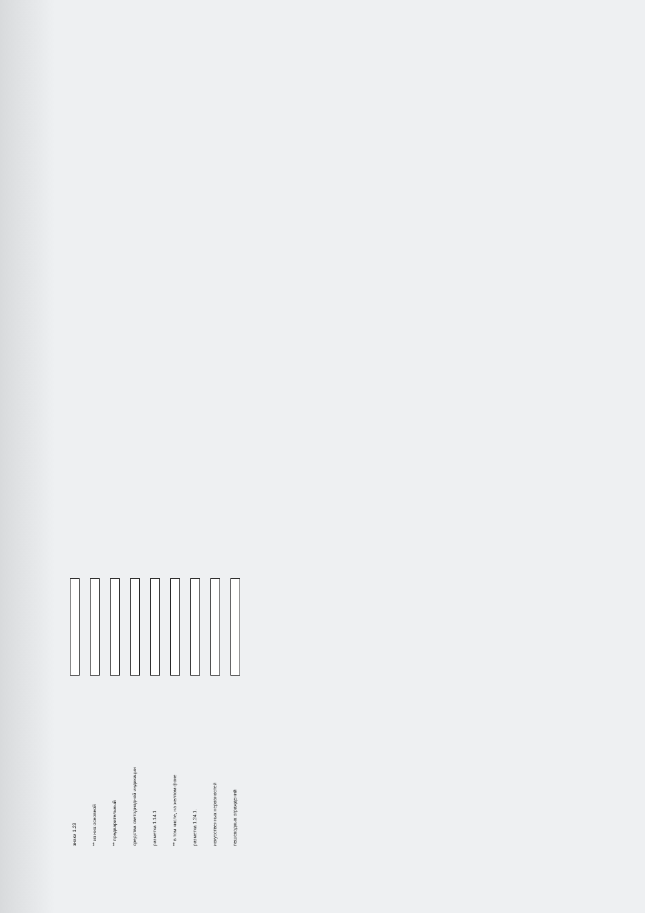знаки 1.23
** из них основной
** предварительный
средства светодиодной индикации
разметка 1.14.1
** в том числе, на желтом фоне
разметка 1.24.1.
искусственных неровностей
пешеходных ограждений